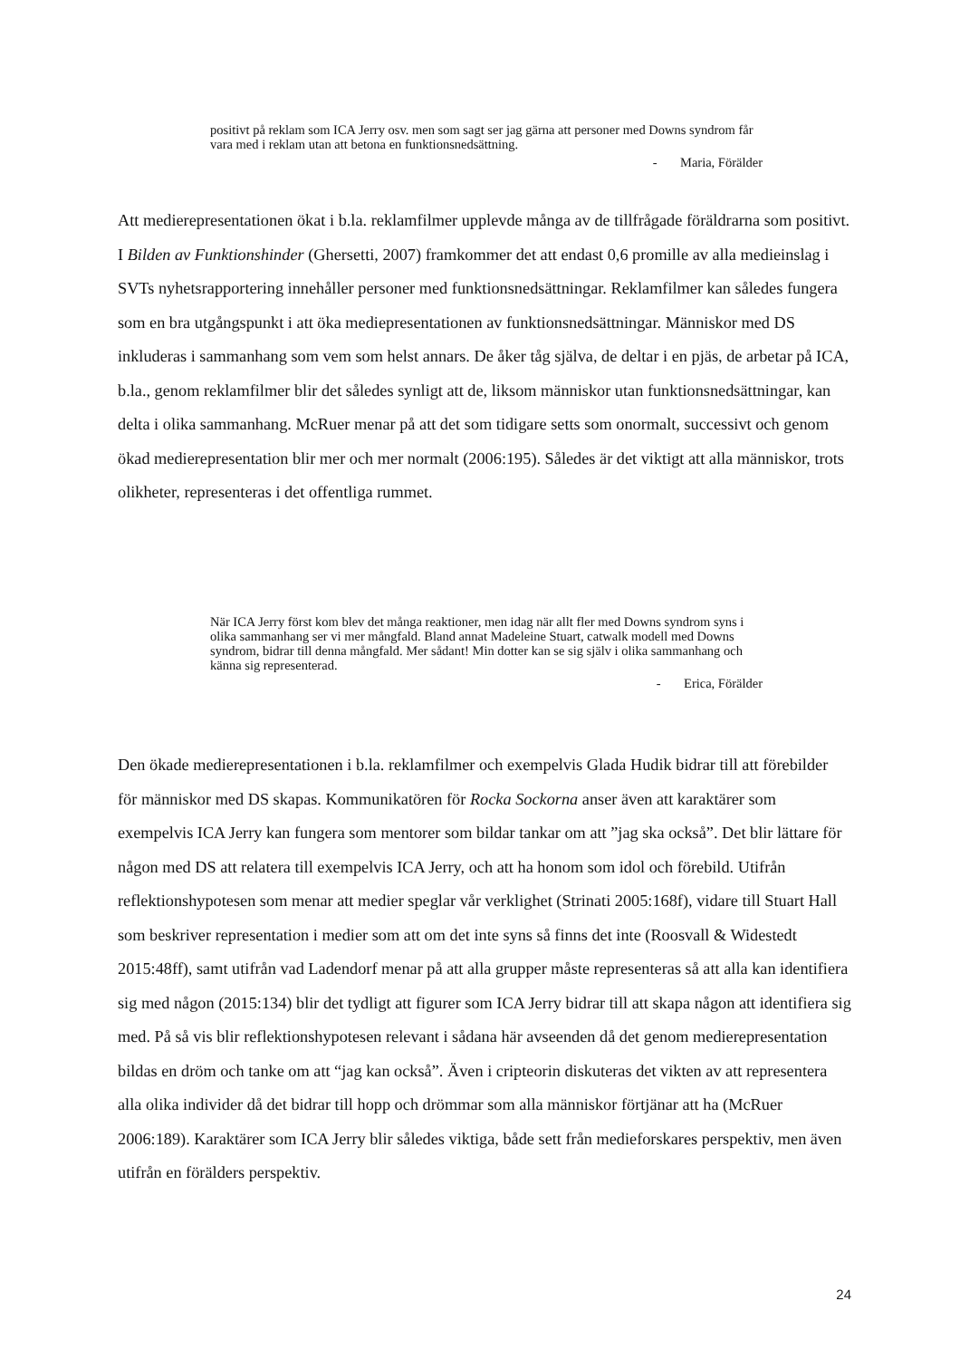positivt på reklam som ICA Jerry osv. men som sagt ser jag gärna att personer med Downs syndrom får vara med i reklam utan att betona en funktionsnedsättning.
- Maria, Förälder
Att medierepresentationen ökat i b.la. reklamfilmer upplevde många av de tillfrågade föräldrarna som positivt. I Bilden av Funktionshinder (Ghersetti, 2007) framkommer det att endast 0,6 promille av alla medieinslag i SVTs nyhetsrapportering innehåller personer med funktionsnedsättningar. Reklamfilmer kan således fungera som en bra utgångspunkt i att öka mediepresentationen av funktionsnedsättningar. Människor med DS inkluderas i sammanhang som vem som helst annars. De åker tåg själva, de deltar i en pjäs, de arbetar på ICA, b.la., genom reklamfilmer blir det således synligt att de, liksom människor utan funktionsnedsättningar, kan delta i olika sammanhang. McRuer menar på att det som tidigare setts som onormalt, successivt och genom ökad medierepresentation blir mer och mer normalt (2006:195). Således är det viktigt att alla människor, trots olikheter, representeras i det offentliga rummet.
När ICA Jerry först kom blev det många reaktioner, men idag när allt fler med Downs syndrom syns i olika sammanhang ser vi mer mångfald. Bland annat Madeleine Stuart, catwalk modell med Downs syndrom, bidrar till denna mångfald. Mer sådant! Min dotter kan se sig själv i olika sammanhang och känna sig representerad.
- Erica, Förälder
Den ökade medierepresentationen i b.la. reklamfilmer och exempelvis Glada Hudik bidrar till att förebilder för människor med DS skapas. Kommunikatören för Rocka Sockorna anser även att karaktärer som exempelvis ICA Jerry kan fungera som mentorer som bildar tankar om att ”jag ska också”. Det blir lättare för någon med DS att relatera till exempelvis ICA Jerry, och att ha honom som idol och förebild. Utifrån reflektionshypotesen som menar att medier speglar vår verklighet (Strinati 2005:168f), vidare till Stuart Hall som beskriver representation i medier som att om det inte syns så finns det inte (Roosvall & Widestedt 2015:48ff), samt utifrån vad Ladendorf menar på att alla grupper måste representeras så att alla kan identifiera sig med någon (2015:134) blir det tydligt att figurer som ICA Jerry bidrar till att skapa någon att identifiera sig med. På så vis blir reflektionshypotesen relevant i sådana här avseenden då det genom medierepresentation bildas en dröm och tanke om att “jag kan också”. Även i cripteorin diskuteras det vikten av att representera alla olika individer då det bidrar till hopp och drömmar som alla människor förtjänar att ha (McRuer 2006:189). Karaktärer som ICA Jerry blir således viktiga, både sett från medieforskares perspektiv, men även utifrån en förälders perspektiv.
24